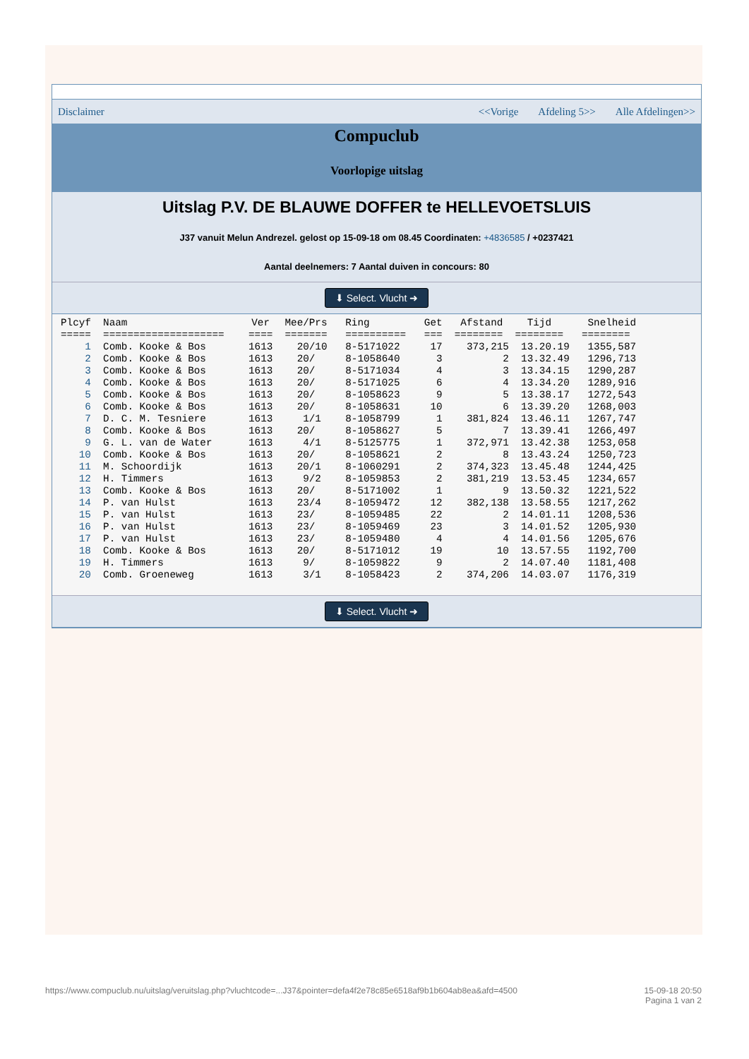Disclaimer <<Vorige Afdeling 5>> Alle Afdelingen>>
Compuclub
Voorlopige uitslag
Uitslag P.V. DE BLAUWE DOFFER te HELLEVOETSLUIS
J37 vanuit Melun Andrezel. gelost op 15-09-18 om 08.45 Coordinaten: +4836585 / +0237421
Aantal deelnemers: 7 Aantal duiven in concours: 80
⬇ Select. Vlucht ➜
| Plcyf | Naam | Ver | Mee/Prs | Ring | Get | Afstand | Tijd | Snelheid |
| --- | --- | --- | --- | --- | --- | --- | --- | --- |
| ===== | ==================== | ==== | ======= | ========== | === | ======== | ======== | ======== |
| 1 | Comb. Kooke & Bos | 1613 | 20/10 | 8-5171022 | 17 | 373,215 | 13.20.19 | 1355,587 |
| 2 | Comb. Kooke & Bos | 1613 | 20/ | 8-1058640 | 3 | 2 | 13.32.49 | 1296,713 |
| 3 | Comb. Kooke & Bos | 1613 | 20/ | 8-5171034 | 4 | 3 | 13.34.15 | 1290,287 |
| 4 | Comb. Kooke & Bos | 1613 | 20/ | 8-5171025 | 6 | 4 | 13.34.20 | 1289,916 |
| 5 | Comb. Kooke & Bos | 1613 | 20/ | 8-1058623 | 9 | 5 | 13.38.17 | 1272,543 |
| 6 | Comb. Kooke & Bos | 1613 | 20/ | 8-1058631 | 10 | 6 | 13.39.20 | 1268,003 |
| 7 | D. C. M. Tesniere | 1613 | 1/1 | 8-1058799 | 1 | 381,824 | 13.46.11 | 1267,747 |
| 8 | Comb. Kooke & Bos | 1613 | 20/ | 8-1058627 | 5 | 7 | 13.39.41 | 1266,497 |
| 9 | G. L. van de Water | 1613 | 4/1 | 8-5125775 | 1 | 372,971 | 13.42.38 | 1253,058 |
| 10 | Comb. Kooke & Bos | 1613 | 20/ | 8-1058621 | 2 | 8 | 13.43.24 | 1250,723 |
| 11 | M. Schoordijk | 1613 | 20/1 | 8-1060291 | 2 | 374,323 | 13.45.48 | 1244,425 |
| 12 | H. Timmers | 1613 | 9/2 | 8-1059853 | 2 | 381,219 | 13.53.45 | 1234,657 |
| 13 | Comb. Kooke & Bos | 1613 | 20/ | 8-5171002 | 1 | 9 | 13.50.32 | 1221,522 |
| 14 | P. van Hulst | 1613 | 23/4 | 8-1059472 | 12 | 382,138 | 13.58.55 | 1217,262 |
| 15 | P. van Hulst | 1613 | 23/ | 8-1059485 | 22 | 2 | 14.01.11 | 1208,536 |
| 16 | P. van Hulst | 1613 | 23/ | 8-1059469 | 23 | 3 | 14.01.52 | 1205,930 |
| 17 | P. van Hulst | 1613 | 23/ | 8-1059480 | 4 | 4 | 14.01.56 | 1205,676 |
| 18 | Comb. Kooke & Bos | 1613 | 20/ | 8-5171012 | 19 | 10 | 13.57.55 | 1192,700 |
| 19 | H. Timmers | 1613 | 9/ | 8-1059822 | 9 | 2 | 14.07.40 | 1181,408 |
| 20 | Comb. Groeneweg | 1613 | 3/1 | 8-1058423 | 2 | 374,206 | 14.03.07 | 1176,319 |
⬇ Select. Vlucht ➜
https://www.compuclub.nu/uitslag/veruitslag.php?vluchtcode=...J37&pointer=defa4f2e78c85e6518af9b1b604ab8ea&afd=4500 15-09-18 20:50
Pagina 1 van 2